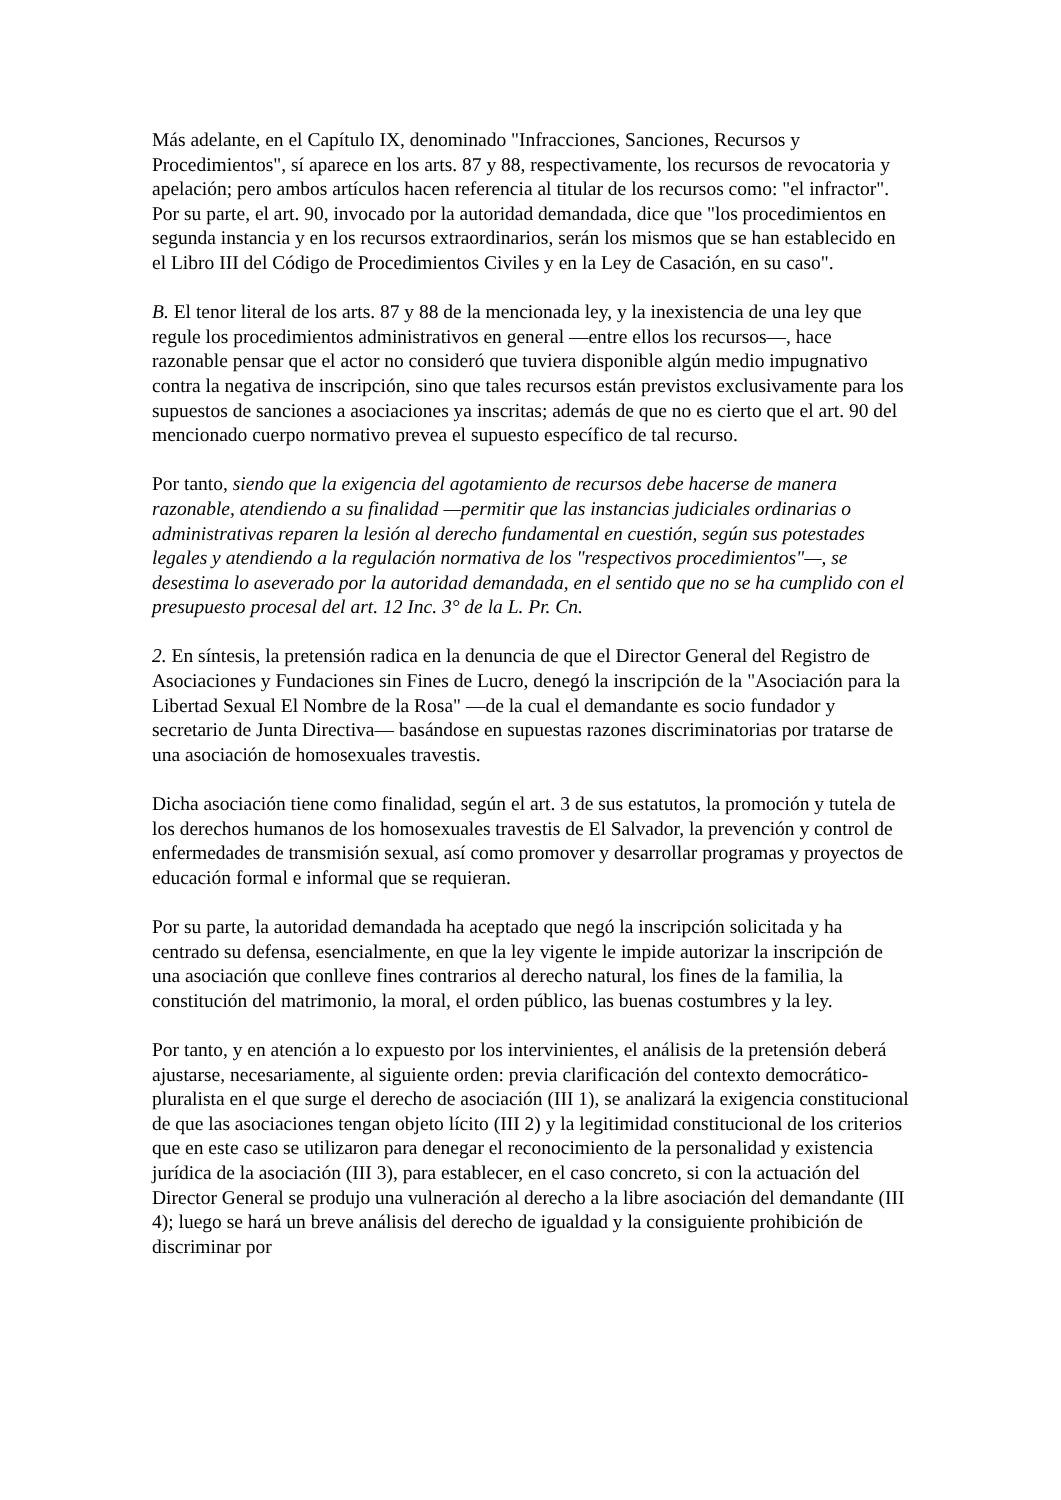Más adelante, en el Capítulo IX, denominado "Infracciones, Sanciones, Recursos y Procedimientos", sí aparece en los arts. 87 y 88, respectivamente, los recursos de revocatoria y apelación; pero ambos artículos hacen referencia al titular de los recursos como: "el infractor". Por su parte, el art. 90, invocado por la autoridad demandada, dice que "los procedimientos en segunda instancia y en los recursos extraordinarios, serán los mismos que se han establecido en el Libro III del Código de Procedimientos Civiles y en la Ley de Casación, en su caso".
B. El tenor literal de los arts. 87 y 88 de la mencionada ley, y la inexistencia de una ley que regule los procedimientos administrativos en general —entre ellos los recursos—, hace razonable pensar que el actor no consideró que tuviera disponible algún medio impugnativo contra la negativa de inscripción, sino que tales recursos están previstos exclusivamente para los supuestos de sanciones a asociaciones ya inscritas; además de que no es cierto que el art. 90 del mencionado cuerpo normativo prevea el supuesto específico de tal recurso.
Por tanto, siendo que la exigencia del agotamiento de recursos debe hacerse de manera razonable, atendiendo a su finalidad —permitir que las instancias judiciales ordinarias o administrativas reparen la lesión al derecho fundamental en cuestión, según sus potestades legales y atendiendo a la regulación normativa de los "respectivos procedimientos"—, se desestima lo aseverado por la autoridad demandada, en el sentido que no se ha cumplido con el presupuesto procesal del art. 12 Inc. 3° de la L. Pr. Cn.
2. En síntesis, la pretensión radica en la denuncia de que el Director General del Registro de Asociaciones y Fundaciones sin Fines de Lucro, denegó la inscripción de la "Asociación para la Libertad Sexual El Nombre de la Rosa" —de la cual el demandante es socio fundador y secretario de Junta Directiva— basándose en supuestas razones discriminatorias por tratarse de una asociación de homosexuales travestis.
Dicha asociación tiene como finalidad, según el art. 3 de sus estatutos, la promoción y tutela de los derechos humanos de los homosexuales travestis de El Salvador, la prevención y control de enfermedades de transmisión sexual, así como promover y desarrollar programas y proyectos de educación formal e informal que se requieran.
Por su parte, la autoridad demandada ha aceptado que negó la inscripción solicitada y ha centrado su defensa, esencialmente, en que la ley vigente le impide autorizar la inscripción de una asociación que conlleve fines contrarios al derecho natural, los fines de la familia, la constitución del matrimonio, la moral, el orden público, las buenas costumbres y la ley.
Por tanto, y en atención a lo expuesto por los intervinientes, el análisis de la pretensión deberá ajustarse, necesariamente, al siguiente orden: previa clarificación del contexto democrático-pluralista en el que surge el derecho de asociación (III 1), se analizará la exigencia constitucional de que las asociaciones tengan objeto lícito (III 2) y la legitimidad constitucional de los criterios que en este caso se utilizaron para denegar el reconocimiento de la personalidad y existencia jurídica de la asociación (III 3), para establecer, en el caso concreto, si con la actuación del Director General se produjo una vulneración al derecho a la libre asociación del demandante (III 4); luego se hará un breve análisis del derecho de igualdad y la consiguiente prohibición de discriminar por